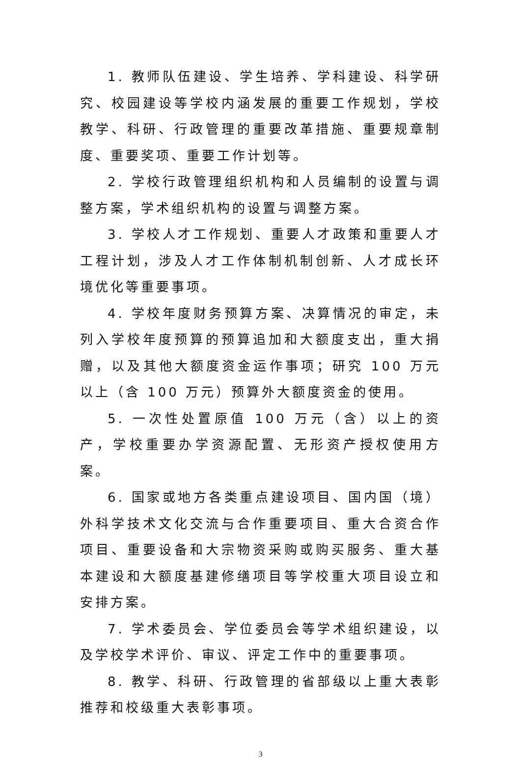1. 教师队伍建设、学生培养、学科建设、科学研究、校园建设等学校内涵发展的重要工作规划，学校教学、科研、行政管理的重要改革措施、重要规章制度、重要奖项、重要工作计划等。
2. 学校行政管理组织机构和人员编制的设置与调整方案，学术组织机构的设置与调整方案。
3. 学校人才工作规划、重要人才政策和重要人才工程计划，涉及人才工作体制机制创新、人才成长环境优化等重要事项。
4. 学校年度财务预算方案、决算情况的审定，未列入学校年度预算的预算追加和大额度支出，重大捐赠，以及其他大额度资金运作事项；研究 100 万元以上（含 100 万元）预算外大额度资金的使用。
5. 一次性处置原值 100 万元（含）以上的资产，学校重要办学资源配置、无形资产授权使用方案。
6. 国家或地方各类重点建设项目、国内国（境）外科学技术文化交流与合作重要项目、重大合资合作项目、重要设备和大宗物资采购或购买服务、重大基本建设和大额度基建修缮项目等学校重大项目设立和安排方案。
7. 学术委员会、学位委员会等学术组织建设，以及学校学术评价、审议、评定工作中的重要事项。
8. 教学、科研、行政管理的省部级以上重大表彰推荐和校级重大表彰事项。
3